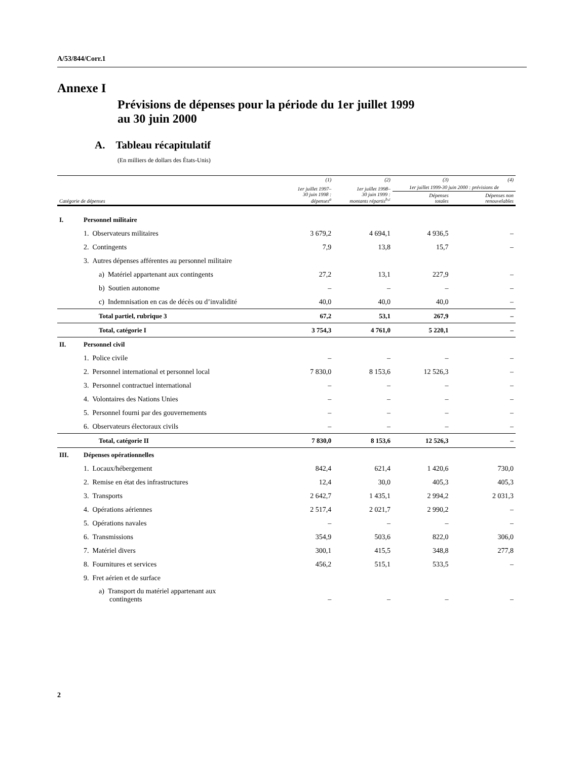A/53/844/Corr.1
Annexe I
Prévisions de dépenses pour la période du 1er juillet 1999
au 30 juin 2000
A. Tableau récapitulatif
(En milliers de dollars des États-Unis)
| | | | (1) | (2) | (3) | (4) |
| --- | --- | --- | --- | --- | --- | --- |
| | | | 1er juillet 1997– 30 juin 1998 : dépenses<sup>a</sup> | 1er juillet 1998– 30 juin 1999 : montants répartis<sup>b,c</sup> | 1er juillet 1999-30 juin 2000 : prévisions de | |
| Catégorie de dépenses | | | | | Dépenses totales | Dépenses non renouvelables |
| I. | Personnel militaire | | | | | |
| | 1. Observateurs militaires | | 3 679,2 | 4 694,1 | 4 936,5 | – |
| | 2. Contingents | | 7,9 | 13,8 | 15,7 | – |
| | 3. Autres dépenses afférentes au personnel militaire | | | | | |
| | | a) Matériel appartenant aux contingents | 27,2 | 13,1 | 227,9 | – |
| | | b) Soutien autonome | – | – | – | – |
| | | c) Indemnisation en cas de décès ou d’invalidité | 40,0 | 40,0 | 40,0 | – |
| | | Total partiel, rubrique 3 | 67,2 | 53,1 | 267,9 | – |
| | | Total, catégorie I | 3 754,3 | 4 761,0 | 5 220,1 | – |
| II. | Personnel civil | | | | | |
| | 1. Police civile | | – | – | – | – |
| | 2. Personnel international et personnel local | | 7 830,0 | 8 153,6 | 12 526,3 | – |
| | 3. Personnel contractuel international | | – | – | – | – |
| | 4. Volontaires des Nations Unies | | – | – | – | – |
| | 5. Personnel fourni par des gouvernements | | – | – | – | – |
| | 6. Observateurs électoraux civils | | – | – | – | – |
| | | Total, catégorie II | 7 830,0 | 8 153,6 | 12 526,3 | – |
| III. | Dépenses opérationnelles | | | | | |
| | 1. Locaux/hébergement | | 842,4 | 621,4 | 1 420,6 | 730,0 |
| | 2. Remise en état des infrastructures | | 12,4 | 30,0 | 405,3 | 405,3 |
| | 3. Transports | | 2 642,7 | 1 435,1 | 2 994,2 | 2 031,3 |
| | 4. Opérations aériennes | | 2 517,4 | 2 021,7 | 2 990,2 | – |
| | 5. Opérations navales | | – | – | – | – |
| | 6. Transmissions | | 354,9 | 503,6 | 822,0 | 306,0 |
| | 7. Matériel divers | | 300,1 | 415,5 | 348,8 | 277,8 |
| | 8. Fournitures et services | | 456,2 | 515,1 | 533,5 | – |
| | 9. Fret aérien et de surface | | | | | |
| | | a) Transport du matériel appartenant aux contingents | – | – | – | – |
2